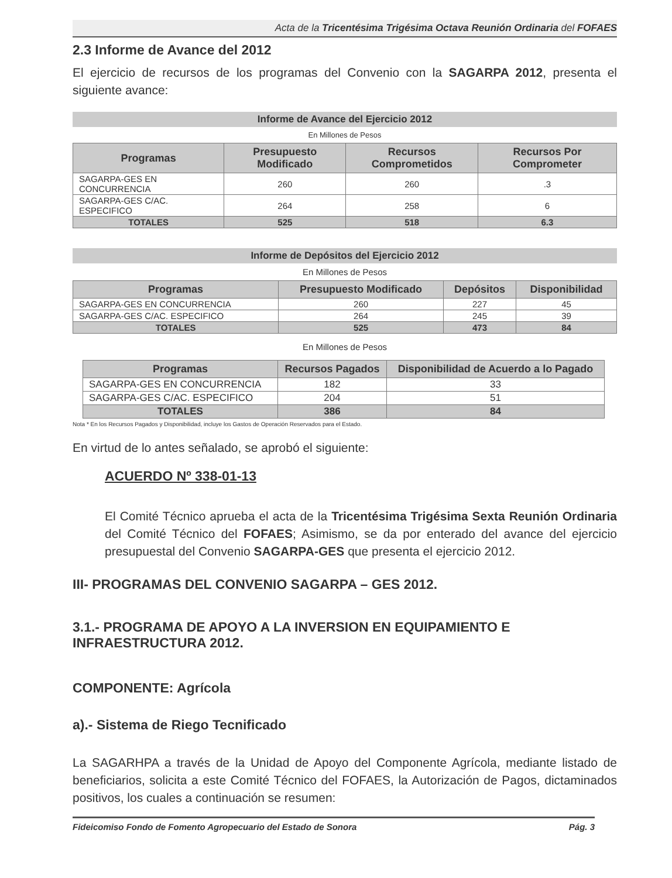Acta de la Tricentésima Trigésima Octava Reunión Ordinaria del FOFAES
2.3 Informe de Avance del 2012
El ejercicio de recursos de los programas del Convenio con la SAGARPA 2012, presenta el siguiente avance:
Informe de Avance del Ejercicio 2012
En Millones de Pesos
| Programas | Presupuesto Modificado | Recursos Comprometidos | Recursos Por Comprometer |
| --- | --- | --- | --- |
| SAGARPA-GES EN CONCURRENCIA | 260 | 260 | .3 |
| SAGARPA-GES C/AC. ESPECIFICO | 264 | 258 | 6 |
| TOTALES | 525 | 518 | 6.3 |
Informe de Depósitos del Ejercicio 2012
En Millones de Pesos
| Programas | Presupuesto Modificado | Depósitos | Disponibilidad |
| --- | --- | --- | --- |
| SAGARPA-GES EN CONCURRENCIA | 260 | 227 | 45 |
| SAGARPA-GES C/AC. ESPECIFICO | 264 | 245 | 39 |
| TOTALES | 525 | 473 | 84 |
En Millones de Pesos
| Programas | Recursos Pagados | Disponibilidad de Acuerdo a lo Pagado |
| --- | --- | --- |
| SAGARPA-GES EN CONCURRENCIA | 182 | 33 |
| SAGARPA-GES C/AC. ESPECIFICO | 204 | 51 |
| TOTALES | 386 | 84 |
Nota * En los Recursos Pagados y Disponibilidad, incluye los Gastos de Operación Reservados para el Estado.
En virtud de lo antes señalado, se aprobó el siguiente:
ACUERDO Nº 338-01-13
El Comité Técnico aprueba el acta de la Tricentésima Trigésima Sexta Reunión Ordinaria del Comité Técnico del FOFAES; Asimismo, se da por enterado del avance del ejercicio presupuestal del Convenio SAGARPA-GES que presenta el ejercicio 2012.
III- PROGRAMAS DEL CONVENIO SAGARPA – GES 2012.
3.1.- PROGRAMA DE APOYO A LA INVERSION EN EQUIPAMIENTO E INFRAESTRUCTURA 2012.
COMPONENTE: Agrícola
a).- Sistema de Riego Tecnificado
La SAGARHPA a través de la Unidad de Apoyo del Componente Agrícola, mediante listado de beneficiarios, solicita a este Comité Técnico del FOFAES, la Autorización de Pagos, dictaminados positivos, los cuales a continuación se resumen:
Fideicomiso Fondo de Fomento Agropecuario del Estado de Sonora Pág. 3